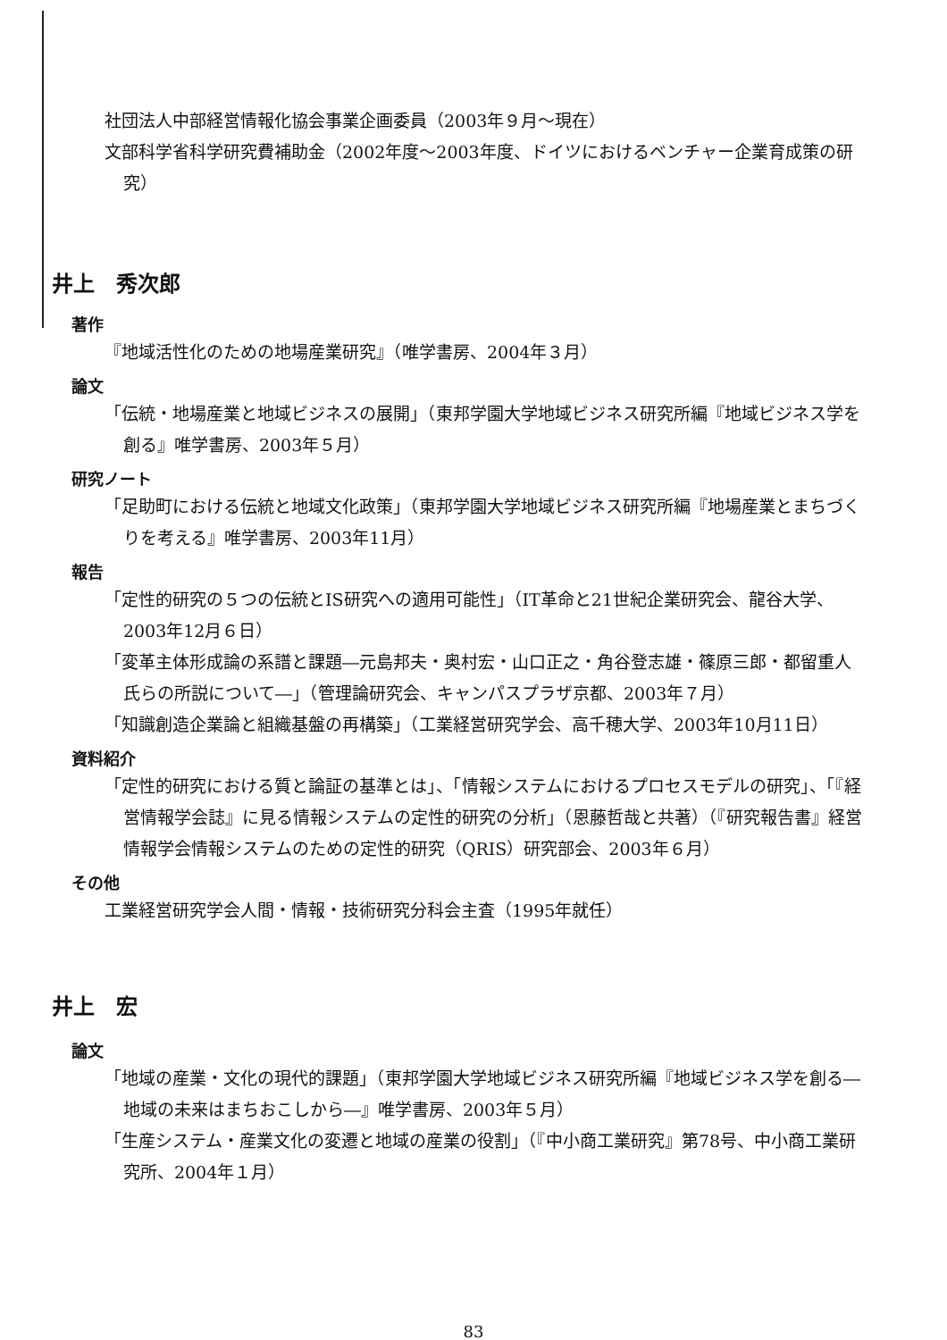社団法人中部経営情報化協会事業企画委員（2003年９月〜現在）
文部科学省科学研究費補助金（2002年度〜2003年度、ドイツにおけるベンチャー企業育成策の研究）
井上　秀次郎
著作
『地域活性化のための地場産業研究』（唯学書房、2004年３月）
論文
「伝統・地場産業と地域ビジネスの展開」（東邦学園大学地域ビジネス研究所編『地域ビジネス学を創る』唯学書房、2003年５月）
研究ノート
「足助町における伝統と地域文化政策」（東邦学園大学地域ビジネス研究所編『地場産業とまちづくりを考える』唯学書房、2003年11月）
報告
「定性的研究の５つの伝統とIS研究への適用可能性」（IT革命と21世紀企業研究会、龍谷大学、2003年12月６日）
「変革主体形成論の系譜と課題―元島邦夫・奥村宏・山口正之・角谷登志雄・篠原三郎・都留重人氏らの所説について―」（管理論研究会、キャンパスプラザ京都、2003年７月）
「知識創造企業論と組織基盤の再構築」（工業経営研究学会、高千穂大学、2003年10月11日）
資料紹介
「定性的研究における質と論証の基準とは」、「情報システムにおけるプロセスモデルの研究」、「『経営情報学会誌』に見る情報システムの定性的研究の分析」（恩藤哲哉と共著）（『研究報告書』経営情報学会情報システムのための定性的研究（QRIS）研究部会、2003年６月）
その他
工業経営研究学会人間・情報・技術研究分科会主査（1995年就任）
井上　宏
論文
「地域の産業・文化の現代的課題」（東邦学園大学地域ビジネス研究所編『地域ビジネス学を創る―地域の未来はまちおこしから―』唯学書房、2003年５月）
「生産システム・産業文化の変遷と地域の産業の役割」（『中小商工業研究』第78号、中小商工業研究所、2004年１月）
83